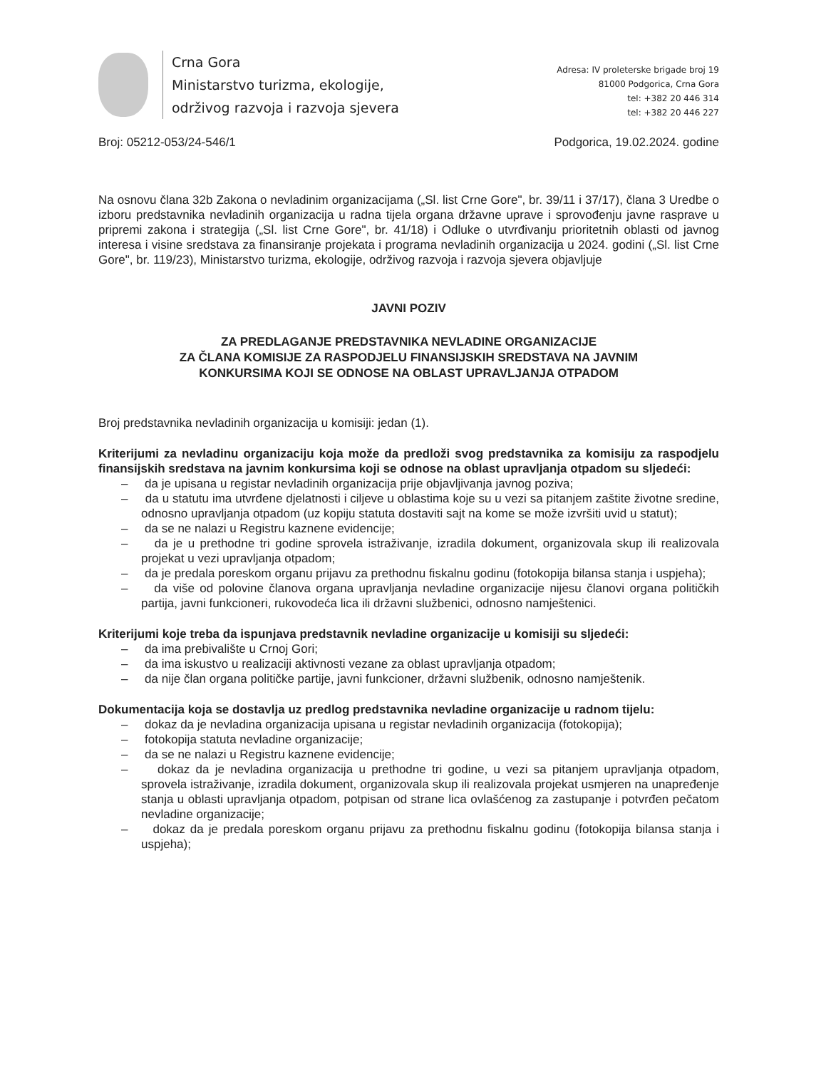Crna Gora
Ministarstvo turizma, ekologije,
održivog razvoja i razvoja sjevera
Adresa: IV proleterske brigade broj 19
81000 Podgorica, Crna Gora
tel: +382 20 446 314
tel: +382 20 446 227
Broj: 05212-053/24-546/1 Podgorica, 19.02.2024. godine
Na osnovu člana 32b Zakona o nevladinim organizacijama („Sl. list Crne Gore", br. 39/11 i 37/17), člana 3 Uredbe o izboru predstavnika nevladinih organizacija u radna tijela organa državne uprave i sprovođenju javne rasprave u pripremi zakona i strategija („Sl. list Crne Gore", br. 41/18) i Odluke o utvrđivanju prioritetnih oblasti od javnog interesa i visine sredstava za finansiranje projekata i programa nevladinih organizacija u 2024. godini („Sl. list Crne Gore", br. 119/23), Ministarstvo turizma, ekologije, održivog razvoja i razvoja sjevera objavljuje
JAVNI POZIV
ZA PREDLAGANJE PREDSTAVNIKA NEVLADINE ORGANIZACIJE
ZA ČLANA KOMISIJE ZA RASPODJELU FINANSIJSKIH SREDSTAVA NA JAVNIM
KONKURSIMA KOJI SE ODNOSE NA OBLAST UPRAVLJANJA OTPADOM
Broj predstavnika nevladinih organizacija u komisiji: jedan (1).
Kriterijumi za nevladinu organizaciju koja može da predloži svog predstavnika za komisiju za raspodjelu finansijskih sredstava na javnim konkursima koji se odnose na oblast upravljanja otpadom su sljedeći:
– da je upisana u registar nevladinih organizacija prije objavljivanja javnog poziva;
– da u statutu ima utvrđene djelatnosti i ciljeve u oblastima koje su u vezi sa pitanjem zaštite životne sredine, odnosno upravljanja otpadom (uz kopiju statuta dostaviti sajt na kome se može izvršiti uvid u statut);
– da se ne nalazi u Registru kaznene evidencije;
– da je u prethodne tri godine sprovela istraživanje, izradila dokument, organizovala skup ili realizovala projekat u vezi upravljanja otpadom;
– da je predala poreskom organu prijavu za prethodnu fiskalnu godinu (fotokopija bilansa stanja i uspjeha);
– da više od polovine članova organa upravljanja nevladine organizacije nijesu članovi organa političkih partija, javni funkcioneri, rukovodeća lica ili državni službenici, odnosno namještenici.
Kriterijumi koje treba da ispunjava predstavnik nevladine organizacije u komisiji su sljedeći:
– da ima prebivalište u Crnoj Gori;
– da ima iskustvo u realizaciji aktivnosti vezane za oblast upravljanja otpadom;
– da nije član organa političke partije, javni funkcioner, državni službenik, odnosno namještenik.
Dokumentacija koja se dostavlja uz predlog predstavnika nevladine organizacije u radnom tijelu:
– dokaz da je nevladina organizacija upisana u registar nevladinih organizacija (fotokopija);
– fotokopija statuta nevladine organizacije;
– da se ne nalazi u Registru kaznene evidencije;
– dokaz da je nevladina organizacija u prethodne tri godine, u vezi sa pitanjem upravljanja otpadom, sprovela istraživanje, izradila dokument, organizovala skup ili realizovala projekat usmjeren na unapređenje stanja u oblasti upravljanja otpadom, potpisan od strane lica ovlašćenog za zastupanje i potvrđen pečatom nevladine organizacije;
– dokaz da je predala poreskom organu prijavu za prethodnu fiskalnu godinu (fotokopija bilansa stanja i uspjeha);